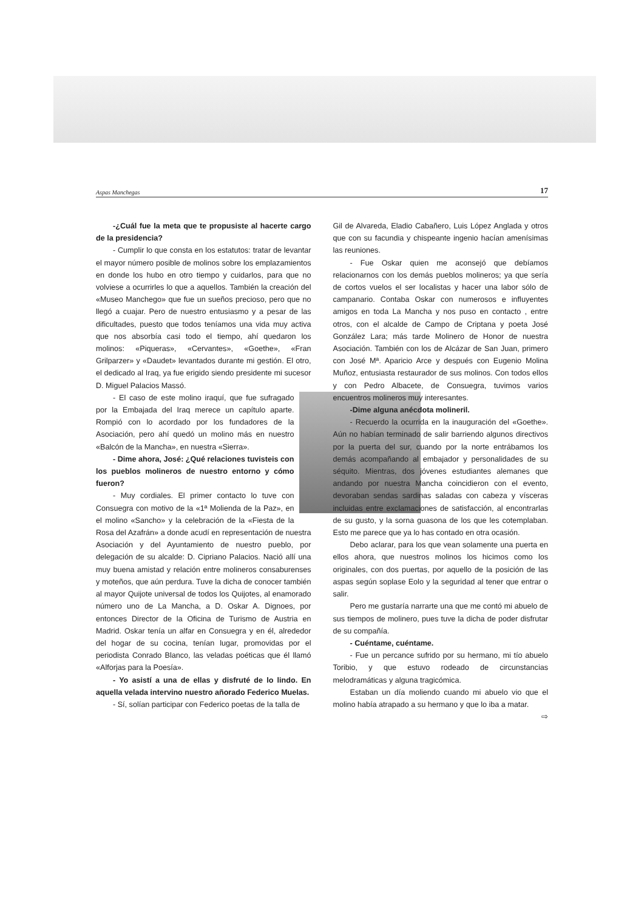Aspas Manchegas 17
-¿Cuál fue la meta que te propusiste al hacerte cargo de la presidencia?
- Cumplir lo que consta en los estatutos: tratar de levantar el mayor número posible de molinos sobre los emplazamientos en donde los hubo en otro tiempo y cuidarlos, para que no volviese a ocurrirles lo que a aquellos. También la creación del «Museo Manchego» que fue un sueños precioso, pero que no llegó a cuajar. Pero de nuestro entusiasmo y a pesar de las dificultades, puesto que todos teníamos una vida muy activa que nos absorbía casi todo el tiempo, ahí quedaron los molinos: «Piqueras», «Cervantes», «Goethe», «Fran Grilparzer» y «Daudet» levantados durante mi gestión. El otro, el dedicado al Iraq, ya fue erigido siendo presidente mi sucesor D. Miguel Palacios Massó.
- El caso de este molino iraquí, que fue sufragado por la Embajada del Iraq merece un capítulo aparte. Rompió con lo acordado por los fundadores de la Asociación, pero ahí quedó un molino más en nuestro «Balcón de la Mancha», en nuestra «Sierra».
- Dime ahora, José: ¿Qué relaciones tuvisteis con los pueblos molineros de nuestro entorno y cómo fueron?
- Muy cordiales. El primer contacto lo tuve con Consuegra con motivo de la «1ª Molienda de la Paz», en el molino «Sancho» y la celebración de la «Fiesta de la Rosa del Azafrán» a donde acudí en representación de nuestra Asociación y del Ayuntamiento de nuestro pueblo, por delegación de su alcalde: D. Cipriano Palacios. Nació allí una muy buena amistad y relación entre molineros consaburenses y moteños, que aún perdura. Tuve la dicha de conocer también al mayor Quijote universal de todos los Quijotes, al enamorado número uno de La Mancha, a D. Oskar A. Dignoes, por entonces Director de la Oficina de Turismo de Austria en Madrid. Oskar tenía un alfar en Consuegra y en él, alrededor del hogar de su cocina, tenían lugar, promovidas por el periodista Conrado Blanco, las veladas poéticas que él llamó «Alforjas para la Poesía».
- Yo asistí a una de ellas y disfruté de lo lindo. En aquella velada intervino nuestro añorado Federico Muelas.
- Sí, solían participar con Federico poetas de la talla de
Gil de Alvareda, Eladio Cabañero, Luis López Anglada y otros que con su facundia y chispeante ingenio hacían amenísimas las reuniones.
- Fue Oskar quien me aconsejó que debíamos relacionarnos con los demás pueblos molineros; ya que sería de cortos vuelos el ser localistas y hacer una labor sólo de campanario. Contaba Oskar con numerosos e influyentes amigos en toda La Mancha y nos puso en contacto , entre otros, con el alcalde de Campo de Criptana y poeta José González Lara; más tarde Molinero de Honor de nuestra Asociación. También con los de Alcázar de San Juan, primero con José Mª. Aparicio Arce y después con Eugenio Molina Muñoz, entusiasta restaurador de sus molinos. Con todos ellos y con Pedro Albacete, de Consuegra, tuvimos varios encuentros molineros muy interesantes.
-Dime alguna anécdota molineril.
- Recuerdo la ocurrida en la inauguración del «Goethe». Aún no habían terminado de salir barriendo algunos directivos por la puerta del sur, cuando por la norte entrábamos los demás acompañando al embajador y personalidades de su séquito. Mientras, dos jóvenes estudiantes alemanes que andando por nuestra Mancha coincidieron con el evento, devoraban sendas sardinas saladas con cabeza y vísceras incluidas entre exclamaciones de satisfacción, al encontrarlas de su gusto, y la sorna guasona de los que les cotemplaban. Esto me parece que ya lo has contado en otra ocasión.
Debo aclarar, para los que vean solamente una puerta en ellos ahora, que nuestros molinos los hicimos como los originales, con dos puertas, por aquello de la posición de las aspas según soplase Eolo y la seguridad al tener que entrar o salir.
Pero me gustaría narrarte una que me contó mi abuelo de sus tiempos de molinero, pues tuve la dicha de poder disfrutar de su compañía.
- Cuéntame, cuéntame.
- Fue un percance sufrido por su hermano, mi tío abuelo Toribio, y que estuvo rodeado de circunstancias melodramáticas y alguna tragicómica.
Estaban un día moliendo cuando mi abuelo vio que el molino había atrapado a su hermano y que lo iba a matar.
⇨